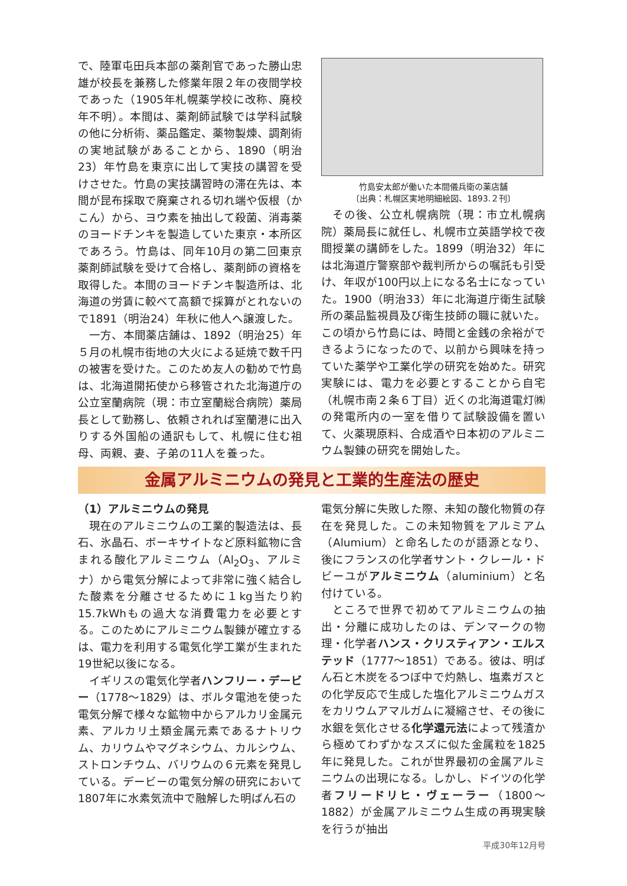で、陸軍屯田兵本部の薬剤官であった勝山忠雄が校長を兼務した修業年限２年の夜間学校であった（1905年札幌薬学校に改称、廃校年不明）。本間は、薬剤師試験では学科試験の他に分析術、薬品鑑定、薬物製煉、調剤術の実地試験があることから、1890（明治23）年竹島を東京に出して実技の講習を受けさせた。竹島の実技講習時の滞在先は、本間が昆布採取で廃棄される切れ端や仮根（かこん）から、ヨウ素を抽出して殺菌、消毒薬のヨードチンキを製造していた東京・本所区であろう。竹島は、同年10月の第二回東京薬剤師試験を受けて合格し、薬剤師の資格を取得した。本間のヨードチンキ製造所は、北海道の労賃に較べて高額で採算がとれないので1891（明治24）年秋に他人へ譲渡した。
一方、本間薬店舗は、1892（明治25）年５月の札幌市街地の大火による延焼で数千円の被害を受けた。このため友人の勧めで竹島は、北海道開拓使から移管された北海道庁の公立室蘭病院（現：市立室蘭総合病院）薬局長として勤務し、依頼されれば室蘭港に出入りする外国船の通訳もして、札幌に住む祖母、両親、妻、子弟の11人を養った。
竹島安太郎が働いた本間儀兵衛の薬店舗
〔出典：札幌区実地明細絵図、1893.２刊〕
その後、公立札幌病院（現：市立札幌病院）薬局長に就任し、札幌市立英語学校で夜間授業の講師をした。1899（明治32）年には北海道庁警察部や裁判所からの嘱託も引受け、年収が100円以上になる名士になっていた。1900（明治33）年に北海道庁衛生試験所の薬品監視員及び衛生技師の職に就いた。この頃から竹島には、時間と金銭の余裕ができるようになったので、以前から興味を持っていた薬学や工業化学の研究を始めた。研究実験には、電力を必要とすることから自宅（札幌市南２条６丁目）近くの北海道電灯㈱の発電所内の一室を借りて試験設備を置いて、火薬現原料、合成酒や日本初のアルミニウム製錬の研究を開始した。
金属アルミニウムの発見と工業的生産法の歴史
（1）アルミニウムの発見
現在のアルミニウムの工業的製造法は、長石、氷晶石、ボーキサイトなど原料鉱物に含まれる酸化アルミニウム（Al<sub>2</sub>O<sub>3</sub>、アルミナ）から電気分解によって非常に強く結合した酸素を分離させるために１kg当たり約15.7kWhもの過大な消費電力を必要とする。このためにアルミニウム製錬が確立するは、電力を利用する電気化学工業が生まれた19世紀以後になる。
イギリスの電気化学者ハンフリー・デービー（1778～1829）は、ボルタ電池を使った電気分解で様々な鉱物中からアルカリ金属元素、アルカリ土類金属元素であるナトリウム、カリウムやマグネシウム、カルシウム、ストロンチウム、バリウムの６元素を発見している。デービーの電気分解の研究において1807年に水素気流中で融解した明ばん石の
電気分解に失敗した際、未知の酸化物質の存在を発見した。この未知物質をアルミアム（Alumium）と命名したのが語源となり、後にフランスの化学者サント・クレール・ドビーユがアルミニウム（aluminium）と名付けている。
ところで世界で初めてアルミニウムの抽出・分離に成功したのは、デンマークの物理・化学者ハンス・クリスティアン・エルステッド（1777～1851）である。彼は、明ばん石と木炭をるつぼ中で灼熱し、塩素ガスとの化学反応で生成した塩化アルミニウムガスをカリウムアマルガムに凝縮させ、その後に水銀を気化させる化学還元法によって残渣から極めてわずかなスズに似た金属粒を1825年に発見した。これが世界最初の金属アルミニウムの出現になる。しかし、ドイツの化学者フリードリヒ・ヴェーラー（1800～1882）が金属アルミニウム生成の再現実験を行うが抽出
平成30年12月号